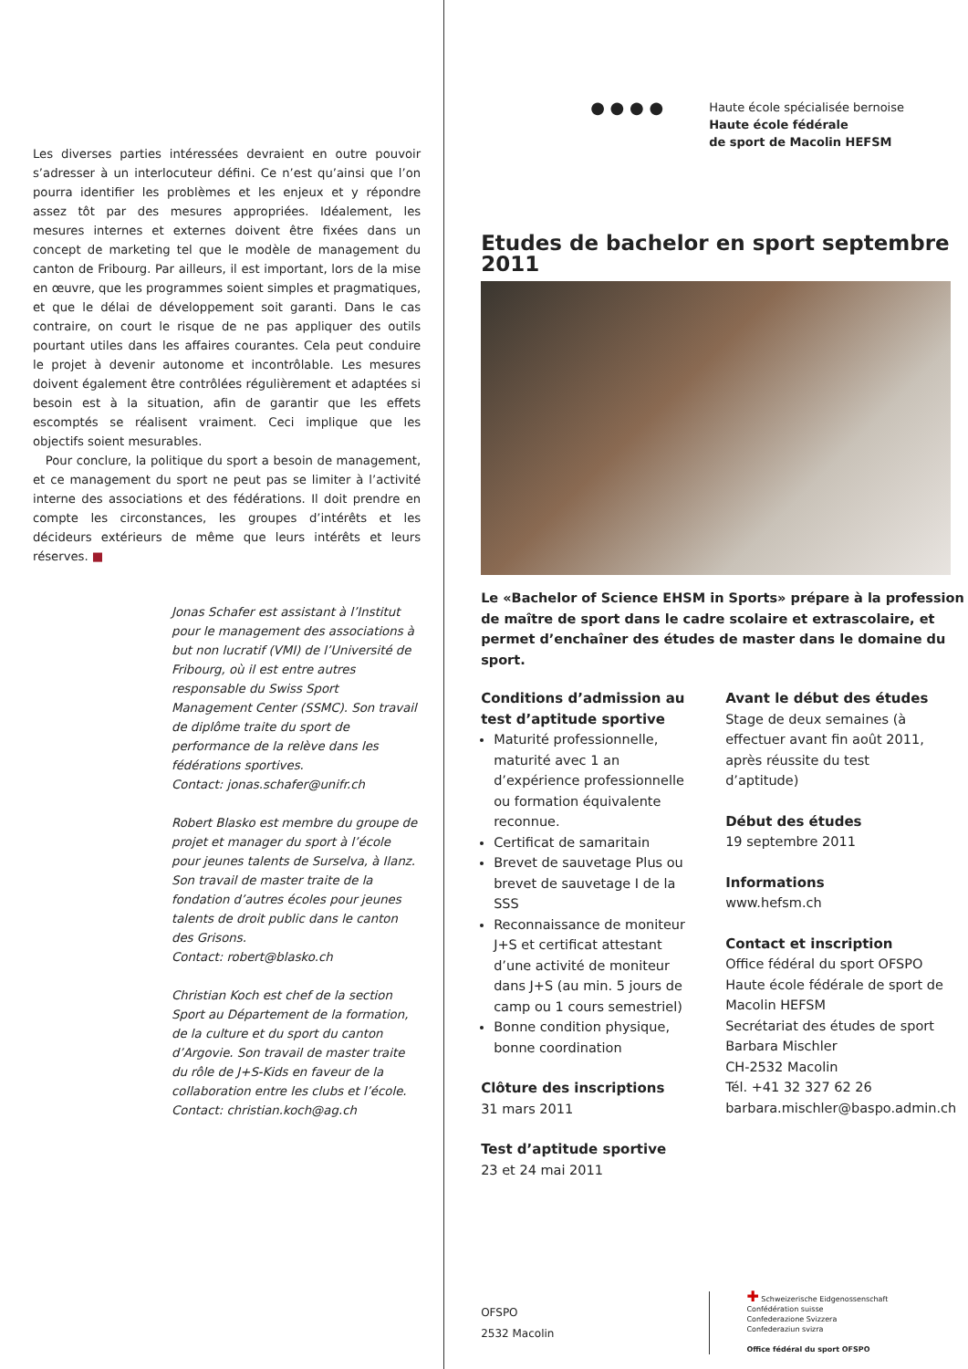Les diverses parties intéressées devraient en outre pouvoir s’adresser à un interlocuteur défini. Ce n’est qu’ainsi que l’on pourra identifier les problèmes et les enjeux et y répondre assez tôt par des mesures appropriées. Idéalement, les mesures internes et externes doivent être fixées dans un concept de marketing tel que le modèle de management du canton de Fribourg. Par ailleurs, il est important, lors de la mise en œuvre, que les programmes soient simples et pragmatiques, et que le délai de développement soit garanti. Dans le cas contraire, on court le risque de ne pas appliquer des outils pourtant utiles dans les affaires courantes. Cela peut conduire le projet à devenir autonome et incontrôlable. Les mesures doivent également être contrôlées régulièrement et adaptées si besoin est à la situation, afin de garantir que les effets escomptés se réalisent vraiment. Ceci implique que les objectifs soient mesurables.
Pour conclure, la politique du sport a besoin de management, et ce management du sport ne peut pas se limiter à l’activité interne des associations et des fédérations. Il doit prendre en compte les circonstances, les groupes d’intérêts et les décideurs extérieurs de même que leurs intérêts et leurs réserves. ■
Jonas Schafer est assistant à l’Institut pour le management des associations à but non lucratif (VMI) de l’Université de Fribourg, où il est entre autres responsable du Swiss Sport Management Center (SSMC). Son travail de diplôme traite du sport de performance de la relève dans les fédérations sportives.
Contact: jonas.schafer@unifr.ch
Robert Blasko est membre du groupe de projet et manager du sport à l’école pour jeunes talents de Surselva, à Ilanz. Son travail de master traite de la fondation d’autres écoles pour jeunes talents de droit public dans le canton des Grisons.
Contact: robert@blasko.ch
Christian Koch est chef de la section Sport au Département de la formation, de la culture et du sport du canton d’Argovie. Son travail de master traite du rôle de J+S-Kids en faveur de la collaboration entre les clubs et l’école.
Contact: christian.koch@ag.ch
● ● ● ● Haute école spécialisée bernoise
Haute école fédérale
de sport de Macolin HEFSM
Etudes de bachelor en sport septembre 2011
Le «Bachelor of Science EHSM in Sports» prépare à la profession de maître de sport dans le cadre scolaire et extrascolaire, et permet d’enchaîner des études de master dans le domaine du sport.
Conditions d’admission au test d’aptitude sportive
Maturité professionnelle, maturité avec 1 an d’expérience professionnelle ou formation équivalente reconnue.
Certificat de samaritain
Brevet de sauvetage Plus ou brevet de sauvetage I de la SSS
Reconnaissance de moniteur J+S et certificat attestant d’une activité de moniteur dans J+S (au min. 5 jours de camp ou 1 cours semestriel)
Bonne condition physique, bonne coordination
Clôture des inscriptions
31 mars 2011
Test d’aptitude sportive
23 et 24 mai 2011
Avant le début des études
Stage de deux semaines (à effectuer avant fin août 2011, après réussite du test d’aptitude)
Début des études
19 septembre 2011
Informations
www.hefsm.ch
Contact et inscription
Office fédéral du sport OFSPO
Haute école fédérale de sport de Macolin HEFSM
Secrétariat des études de sport
Barbara Mischler
CH-2532 Macolin
Tél. +41 32 327 62 26
barbara.mischler@baspo.admin.ch
OFSPO
2532 Macolin
✚ Schweizerische Eidgenossenschaft
Confédération suisse
Confederazione Svizzera
Confederaziun svizra
Office fédéral du sport OFSPO